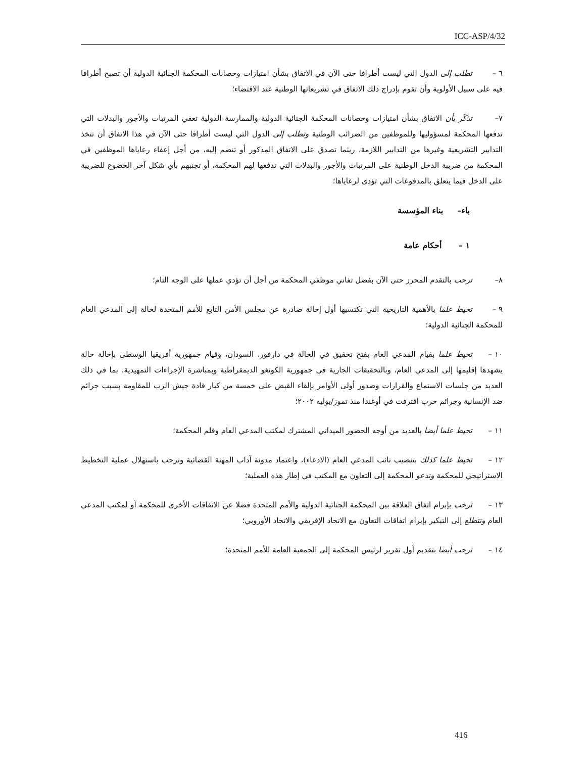ICC-ASP/4/32
٦ – تطلب إلى الدول التي ليست أطرافا حتى الآن في الاتفاق بشأن امتيازات وحصانات المحكمة الجنائية الدولية أن تصبح أطرافا فيه على سبيل الأولوية وأن تقوم بإدراج ذلك الاتفاق في تشريعاتها الوطنية عند الاقتضاء؛
٧– تذكّر بأن الاتفاق بشأن امتيازات وحصانات المحكمة الجنائية الدولية والممارسة الدولية تعفي المرتبات والأجور والبدلات التي تدفعها المحكمة لمسؤوليها وللموظفين من الضرائب الوطنية وتطلب إلى الدول التي ليست أطرافا حتى الآن في هذا الاتفاق أن تتخذ التدابير التشريعية وغيرها من التدابير اللازمة، ريثما تصدق على الاتفاق المذكور أو تنضم إليه، من أجل إعفاء رعاياها الموظفين في المحكمة من ضريبة الدخل الوطنية على المرتبات والأجور والبدلات التي تدفعها لهم المحكمة، أو تجنبهم بأي شكل آخر الخضوع للضريبة على الدخل فيما يتعلق بالمدفوعات التي تؤدى لرعاياها؛
باء– بناء المؤسسة
١ – أحكام عامة
٨– ترحب بالتقدم المحرز حتى الآن بفضل تفاني موظفي المحكمة من أجل أن تؤدي عملها على الوجه التام؛
٩ – تحيط علما بالأهمية التاريخية التي تكتسيها أول إحالة صادرة عن مجلس الأمن التابع للأمم المتحدة لحالة إلى المدعي العام للمحكمة الجنائية الدولية؛
١٠ – تحيط علما بقيام المدعي العام بفتح تحقيق في الحالة في دارفور، السودان، وقيام جمهورية أفريقيا الوسطى بإحالة حالة يشهدها إقليمها إلى المدعي العام، وبالتحقيقات الجارية في جمهورية الكونغو الديمقراطية وبمباشرة الإجراءات التمهيدية، بما في ذلك العديد من جلسات الاستماع والقرارات وصدور أولى الأوامر بإلقاء القبض على خمسة من كبار قادة جيش الرب للمقاومة بسبب جرائم ضد الإنسانية وجرائم حرب اقترفت في أوغندا منذ تموز/يوليه ٢٠٠٢؛
١١ – تحيط علما أيضا بالعديد من أوجه الحضور الميداني المشترك لمكتب المدعي العام وقلم المحكمة؛
١٢ – تحيط علما كذلك بتنصيب نائب المدعي العام (الادعاء)، واعتماد مدونة آداب المهنة القضائية وترحب باستهلال عملية التخطيط الاستراتيجي للمحكمة وتدعو المحكمة إلى التعاون مع المكتب في إطار هذه العملية؛
١٣ – ترحب بإبرام اتفاق العلاقة بين المحكمة الجنائية الدولية والأمم المتحدة فضلا عن الاتفاقات الأخرى للمحكمة أو لمكتب المدعي العام وتتطلع إلى التبكير بإبرام اتفاقات التعاون مع الاتحاد الإفريقي والاتحاد الأوروبي؛
١٤ – ترحب أيضا بتقديم أول تقرير لرئيس المحكمة إلى الجمعية العامة للأمم المتحدة؛
416